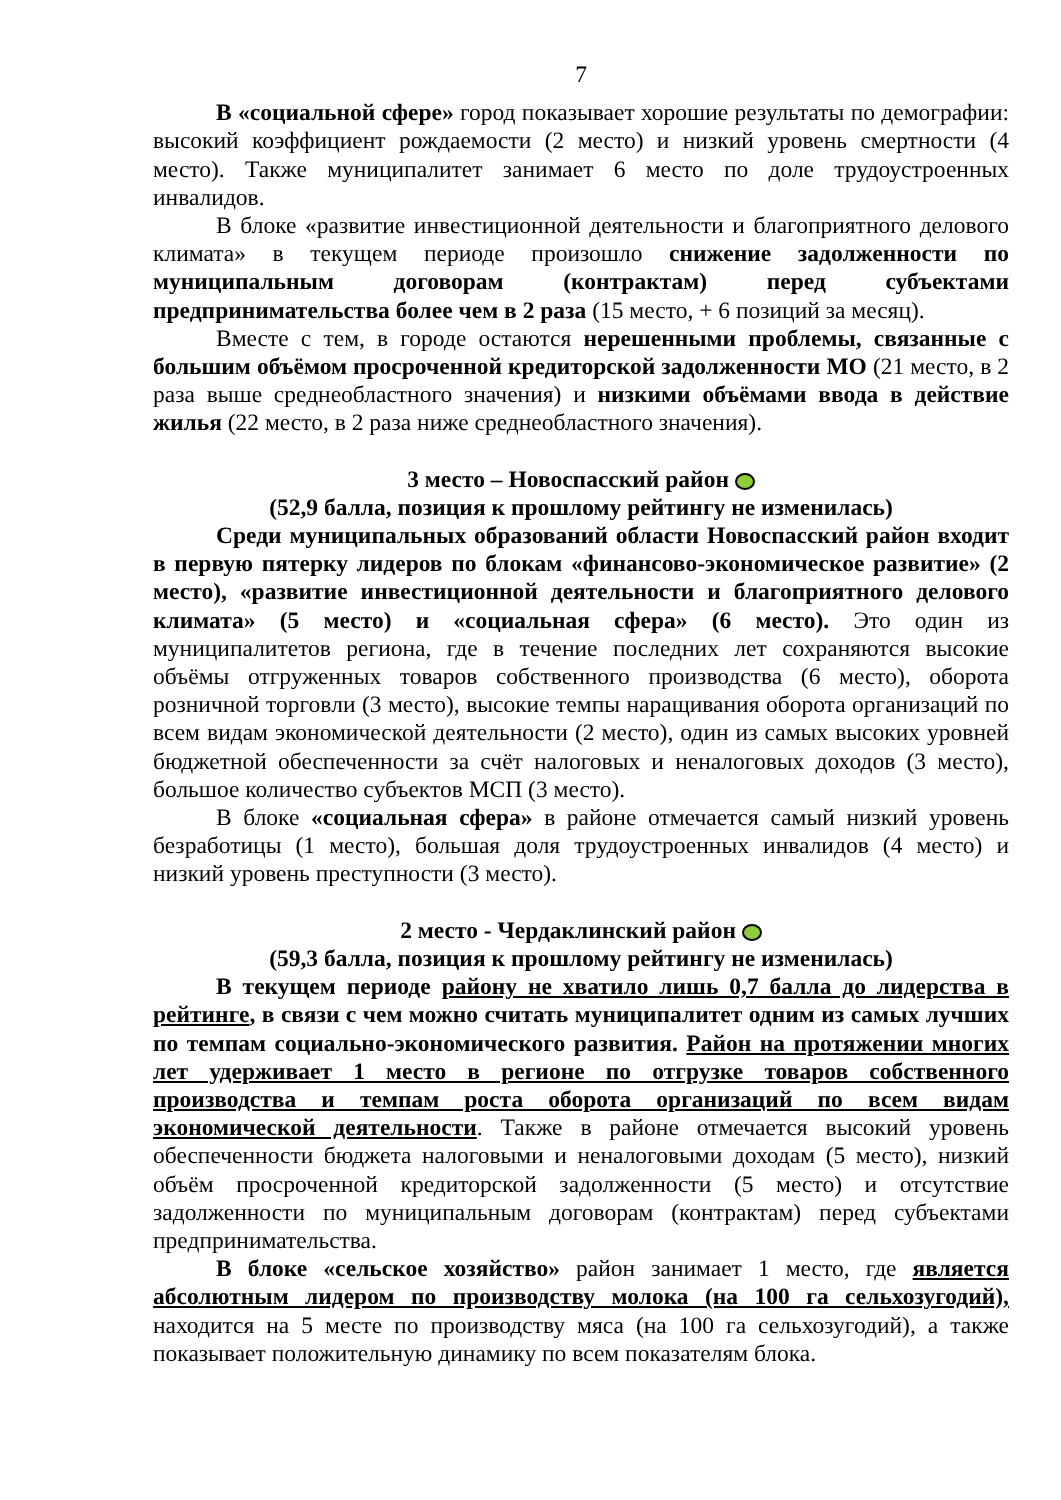7
В «социальной сфере» город показывает хорошие результаты по демографии: высокий коэффициент рождаемости (2 место) и низкий уровень смертности (4 место). Также муниципалитет занимает 6 место по доле трудоустроенных инвалидов.
В блоке «развитие инвестиционной деятельности и благоприятного делового климата» в текущем периоде произошло снижение задолженности по муниципальным договорам (контрактам) перед субъектами предпринимательства более чем в 2 раза (15 место, + 6 позиций за месяц).
Вместе с тем, в городе остаются нерешенными проблемы, связанные с большим объёмом просроченной кредиторской задолженности МО (21 место, в 2 раза выше среднеобластного значения) и низкими объёмами ввода в действие жилья (22 место, в 2 раза ниже среднеобластного значения).
3 место – Новоспасский район
(52,9 балла, позиция к прошлому рейтингу не изменилась)
Среди муниципальных образований области Новоспасский район входит в первую пятерку лидеров по блокам «финансово-экономическое развитие» (2 место), «развитие инвестиционной деятельности и благоприятного делового климата» (5 место) и «социальная сфера» (6 место). Это один из муниципалитетов региона, где в течение последних лет сохраняются высокие объёмы отгруженных товаров собственного производства (6 место), оборота розничной торговли (3 место), высокие темпы наращивания оборота организаций по всем видам экономической деятельности (2 место), один из самых высоких уровней бюджетной обеспеченности за счёт налоговых и неналоговых доходов (3 место), большое количество субъектов МСП (3 место).
В блоке «социальная сфера» в районе отмечается самый низкий уровень безработицы (1 место), большая доля трудоустроенных инвалидов (4 место) и низкий уровень преступности (3 место).
2 место - Чердаклинский район
(59,3 балла, позиция к прошлому рейтингу не изменилась)
В текущем периоде району не хватило лишь 0,7 балла до лидерства в рейтинге, в связи с чем можно считать муниципалитет одним из самых лучших по темпам социально-экономического развития. Район на протяжении многих лет удерживает 1 место в регионе по отгрузке товаров собственного производства и темпам роста оборота организаций по всем видам экономической деятельности. Также в районе отмечается высокий уровень обеспеченности бюджета налоговыми и неналоговыми доходам (5 место), низкий объём просроченной кредиторской задолженности (5 место) и отсутствие задолженности по муниципальным договорам (контрактам) перед субъектами предпринимательства.
В блоке «сельское хозяйство» район занимает 1 место, где является абсолютным лидером по производству молока (на 100 га сельхозугодий), находится на 5 месте по производству мяса (на 100 га сельхозугодий), а также показывает положительную динамику по всем показателям блока.